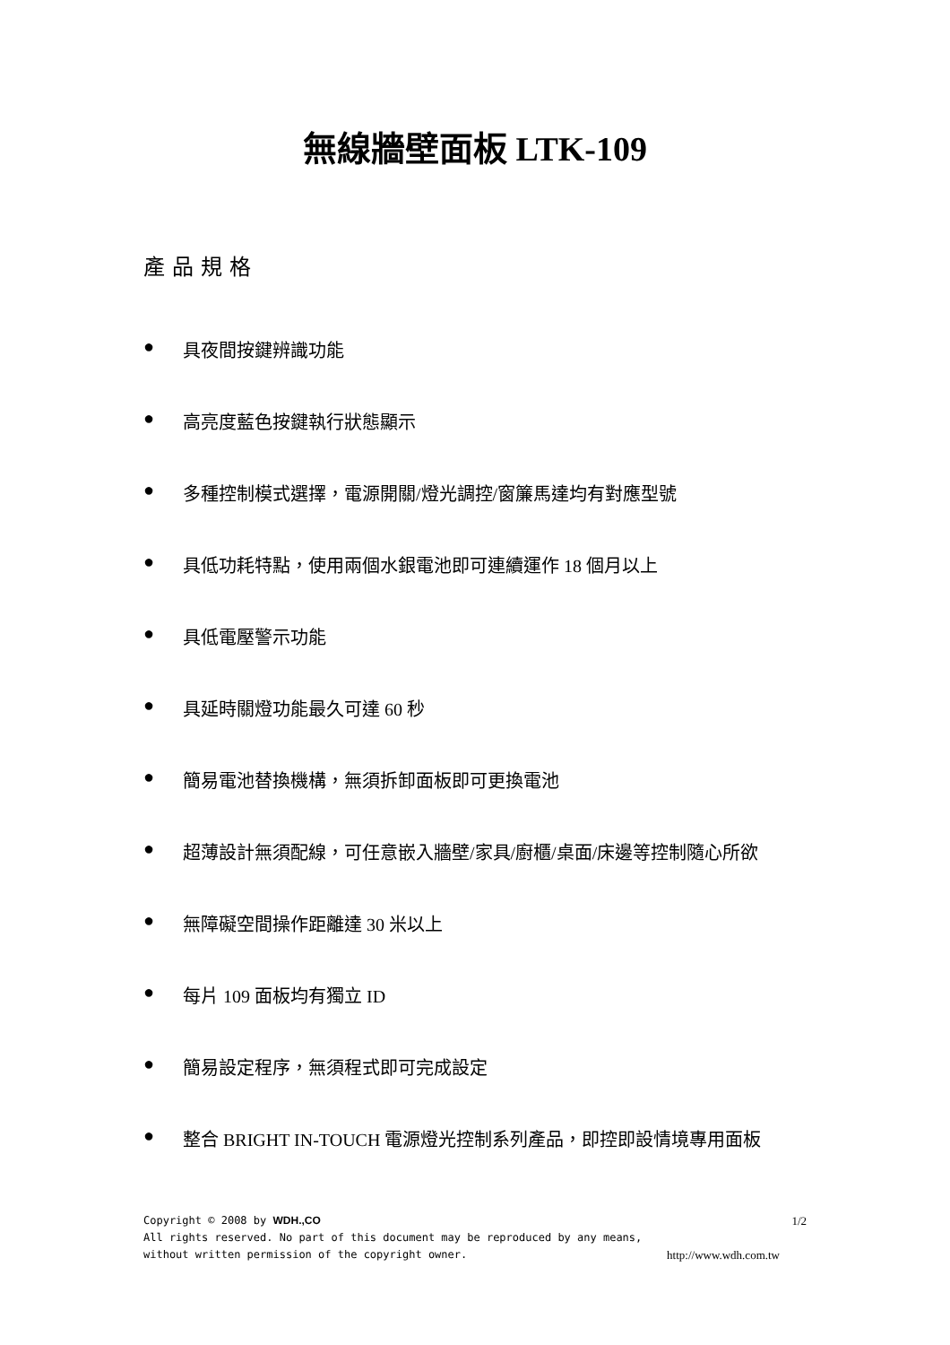無線牆壁面板 LTK-109
產品規格
● 具夜間按鍵辨識功能
● 高亮度藍色按鍵執行狀態顯示
● 多種控制模式選擇，電源開關/燈光調控/窗簾馬達均有對應型號
● 具低功耗特點，使用兩個水銀電池即可連續運作 18 個月以上
● 具低電壓警示功能
● 具延時關燈功能最久可達 60 秒
● 簡易電池替換機構，無須拆卸面板即可更換電池
● 超薄設計無須配線，可任意嵌入牆壁/家具/廚櫃/桌面/床邊等控制隨心所欲
● 無障礙空間操作距離達 30 米以上
● 每片 109 面板均有獨立 ID
● 簡易設定程序，無須程式即可完成設定
● 整合 BRIGHT IN-TOUCH 電源燈光控制系列產品，即控即設情境專用面板
Copyright © 2008 by WDH.,CO 1/2
All rights reserved. No part of this document may be reproduced by any means,
without written permission of the copyright owner. http://www.wdh.com.tw